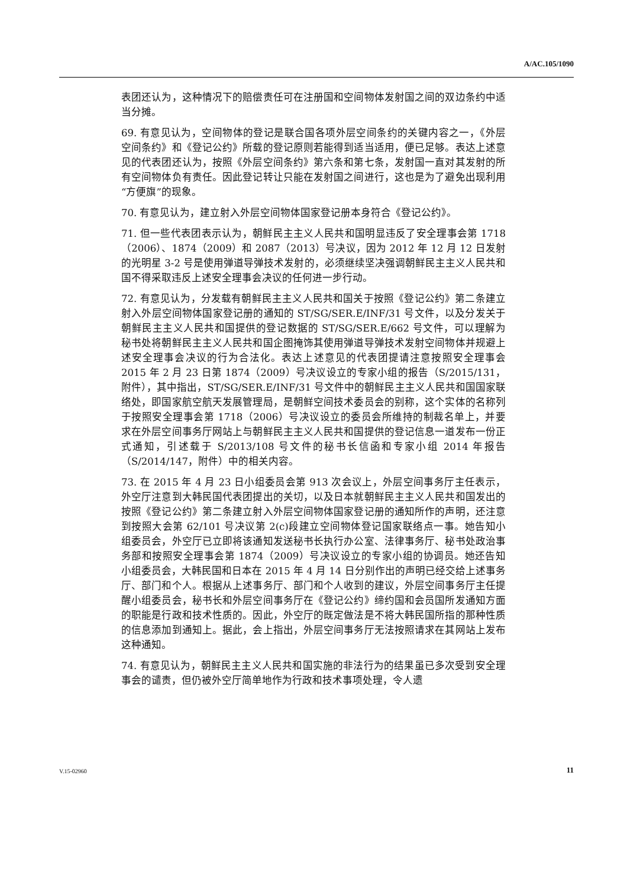A/AC.105/1090
表团还认为，这种情况下的赔偿责任可在注册国和空间物体发射国之间的双边条约中适当分摊。
69. 有意见认为，空间物体的登记是联合国各项外层空间条约的关键内容之一，《外层空间条约》和《登记公约》所载的登记原则若能得到适当适用，便已足够。表达上述意见的代表团还认为，按照《外层空间条约》第六条和第七条，发射国一直对其发射的所有空间物体负有责任。因此登记转让只能在发射国之间进行，这也是为了避免出现利用“方便旗”的现象。
70. 有意见认为，建立射入外层空间物体国家登记册本身符合《登记公约》。
71. 但一些代表团表示认为，朝鲜民主主义人民共和国明显违反了安全理事会第 1718（2006）、1874（2009）和 2087（2013）号决议，因为 2012 年 12 月 12 日发射的光明星 3-2 号是使用弹道导弹技术发射的，必须继续坚决强调朝鲜民主主义人民共和国不得采取违反上述安全理事会决议的任何进一步行动。
72. 有意见认为，分发载有朝鲜民主主义人民共和国关于按照《登记公约》第二条建立射入外层空间物体国家登记册的通知的 ST/SG/SER.E/INF/31 号文件，以及分发关于朝鲜民主主义人民共和国提供的登记数据的 ST/SG/SER.E/662 号文件，可以理解为秘书处将朝鲜民主主义人民共和国企图掩饰其使用弹道导弹技术发射空间物体并规避上述安全理事会决议的行为合法化。表达上述意见的代表团提请注意按照安全理事会 2015 年 2 月 23 日第 1874（2009）号决议设立的专家小组的报告（S/2015/131，附件），其中指出，ST/SG/SER.E/INF/31 号文件中的朝鲜民主主义人民共和国国家联络处，即国家航空航天发展管理局，是朝鲜空间技术委员会的别称，这个实体的名称列于按照安全理事会第 1718（2006）号决议设立的委员会所维持的制裁名单上，并要求在外层空间事务厅网站上与朝鲜民主主义人民共和国提供的登记信息一道发布一份正式通知，引述载于 S/2013/108 号文件的秘书长信函和专家小组 2014 年报告（S/2014/147，附件）中的相关内容。
73. 在 2015 年 4 月 23 日小组委员会第 913 次会议上，外层空间事务厅主任表示，外空厅注意到大韩民国代表团提出的关切，以及日本就朝鲜民主主义人民共和国发出的按照《登记公约》第二条建立射入外层空间物体国家登记册的通知所作的声明，还注意到按照大会第 62/101 号决议第 2(c)段建立空间物体登记国家联络点一事。她告知小组委员会，外空厅已立即将该通知发送秘书长执行办公室、法律事务厅、秘书处政治事务部和按照安全理事会第 1874（2009）号决议设立的专家小组的协调员。她还告知小组委员会，大韩民国和日本在 2015 年 4 月 14 日分别作出的声明已经交给上述事务厅、部门和个人。根据从上述事务厅、部门和个人收到的建议，外层空间事务厅主任提醒小组委员会，秘书长和外层空间事务厅在《登记公约》缔约国和会员国所发通知方面的职能是行政和技术性质的。因此，外空厅的既定做法是不将大韩民国所指的那种性质的信息添加到通知上。据此，会上指出，外层空间事务厅无法按照请求在其网站上发布这种通知。
74. 有意见认为，朝鲜民主主义人民共和国实施的非法行为的结果虽已多次受到安全理事会的谴责，但仍被外空厅简单地作为行政和技术事项处理，令人遗
V.15-02960 11